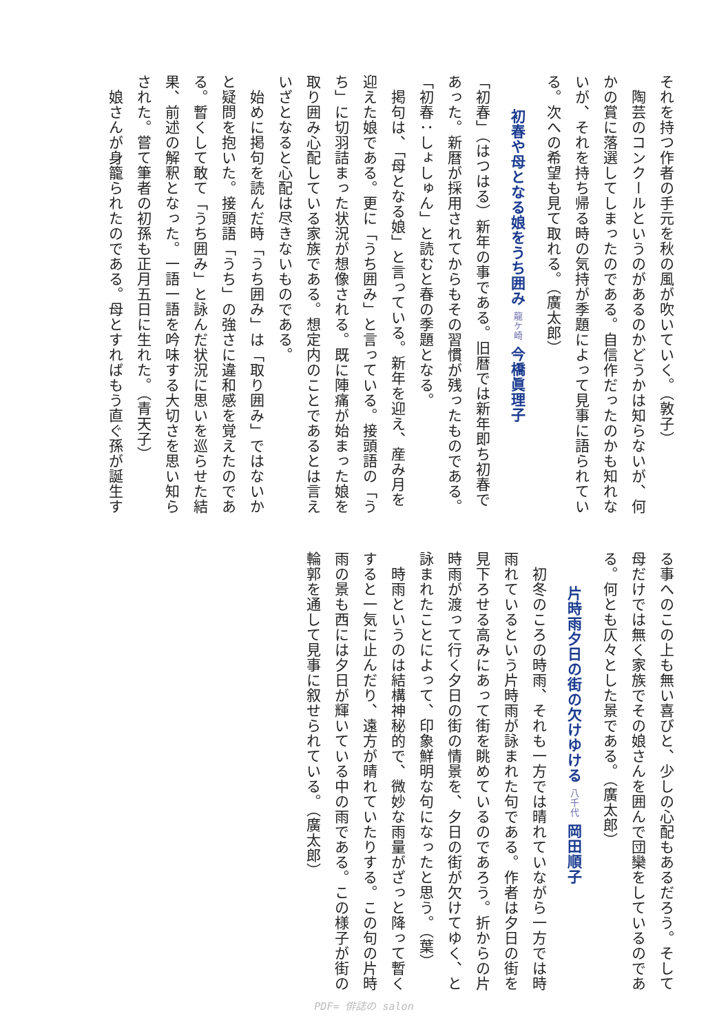それを持つ作者の手元を秋の風が吹いていく。（敦子）
　陶芸のコンクールというのがあるのかどうかは知らないが、何
かの賞に落選してしまったのである。自信作だったのかも知れな
いが、それを持ち帰る時の気持が季題によって見事に語られてい
る。次への希望も見て取れる。（廣太郎）
初春や母となる娘をうち囲み 龍ケ崎 今橋眞理子
「初春」（はつはる）新年の事である。旧暦では新年即ち初春で
あった。新暦が採用されてからもその習慣が残ったものである。
「初春：しょしゅん」と読むと春の季題となる。
　掲句は、「母となる娘」と言っている。新年を迎え、産み月を
迎えた娘である。更に「うち囲み」と言っている。接頭語の「う
ち」に切羽詰まった状況が想像される。既に陣痛が始まった娘を
取り囲み心配している家族である。想定内のことであるとは言え
いざとなると心配は尽きないものである。
　始めに掲句を読んだ時「うち囲み」は「取り囲み」ではないか
と疑問を抱いた。接頭語「うち」の強さに違和感を覚えたのであ
る。暫くして敢て「うち囲み」と詠んだ状況に思いを巡らせた結
果、前述の解釈となった。一語一語を吟味する大切さを思い知ら
された。嘗て筆者の初孫も正月五日に生れた。（青天子）
　娘さんが身籠られたのである。母とすればもう直ぐ孫が誕生す
る事へのこの上も無い喜びと、少しの心配もあるだろう。そして
母だけでは無く家族でその娘さんを囲んで団欒をしているのであ
る。何とも仄々とした景である。（廣太郎）
片時雨夕日の街の欠けゆける 八千代 岡田順子
　初冬のころの時雨、それも一方では晴れていながら一方では時
雨れているという片時雨が詠まれた句である。作者は夕日の街を
見下ろせる高みにあって街を眺めているのであろう。折からの片
時雨が渡って行く夕日の街の情景を、夕日の街が欠けてゆく、と
詠まれたことによって、印象鮮明な句になったと思う。（葉）
　時雨というのは結構神秘的で、微妙な雨量がざっと降って暫く
すると一気に止んだり、遠方が晴れていたりする。この句の片時
雨の景も西には夕日が輝いている中の雨である。この様子が街の
輪郭を通して見事に叙せられている。（廣太郎）
PDF= 俳誌の salon